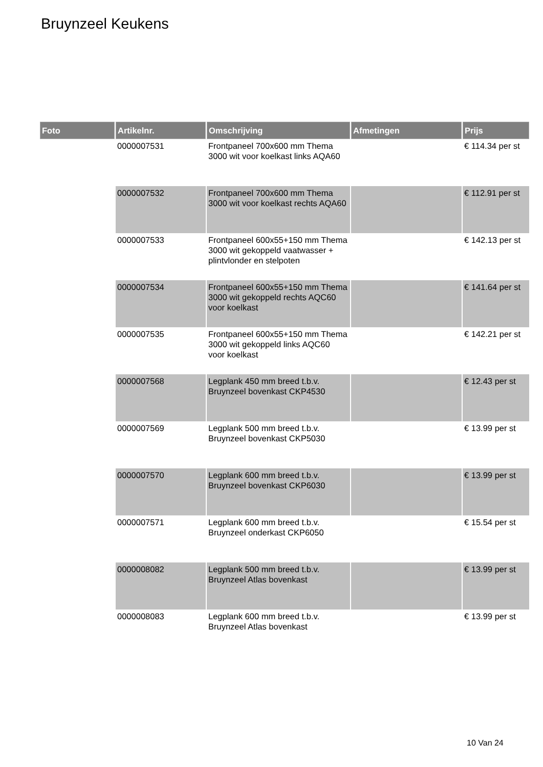Bruynzeel Keukens
| Foto | Artikelnr. | Omschrijving | Afmetingen | Prijs |
| --- | --- | --- | --- | --- |
| | 0000007531 | Frontpaneel 700x600 mm Thema 3000 wit voor koelkast links AQA60 | | € 114.34 per st |
| | 0000007532 | Frontpaneel 700x600 mm Thema 3000 wit voor koelkast rechts AQA60 | | € 112.91 per st |
| | 0000007533 | Frontpaneel 600x55+150 mm Thema 3000 wit gekoppeld vaatwasser + plintvlonder en stelpoten | | € 142.13 per st |
| | 0000007534 | Frontpaneel 600x55+150 mm Thema 3000 wit gekoppeld rechts AQC60 voor koelkast | | € 141.64 per st |
| | 0000007535 | Frontpaneel 600x55+150 mm Thema 3000 wit gekoppeld links AQC60 voor koelkast | | € 142.21 per st |
| | 0000007568 | Legplank 450 mm breed t.b.v. Bruynzeel bovenkast CKP4530 | | € 12.43 per st |
| | 0000007569 | Legplank 500 mm breed t.b.v. Bruynzeel bovenkast CKP5030 | | € 13.99 per st |
| | 0000007570 | Legplank 600 mm breed t.b.v. Bruynzeel bovenkast CKP6030 | | € 13.99 per st |
| | 0000007571 | Legplank 600 mm breed t.b.v. Bruynzeel onderkast CKP6050 | | € 15.54 per st |
| | 0000008082 | Legplank 500 mm breed t.b.v. Bruynzeel Atlas bovenkast | | € 13.99 per st |
| | 0000008083 | Legplank 600 mm breed t.b.v. Bruynzeel Atlas bovenkast | | € 13.99 per st |
10 Van 24